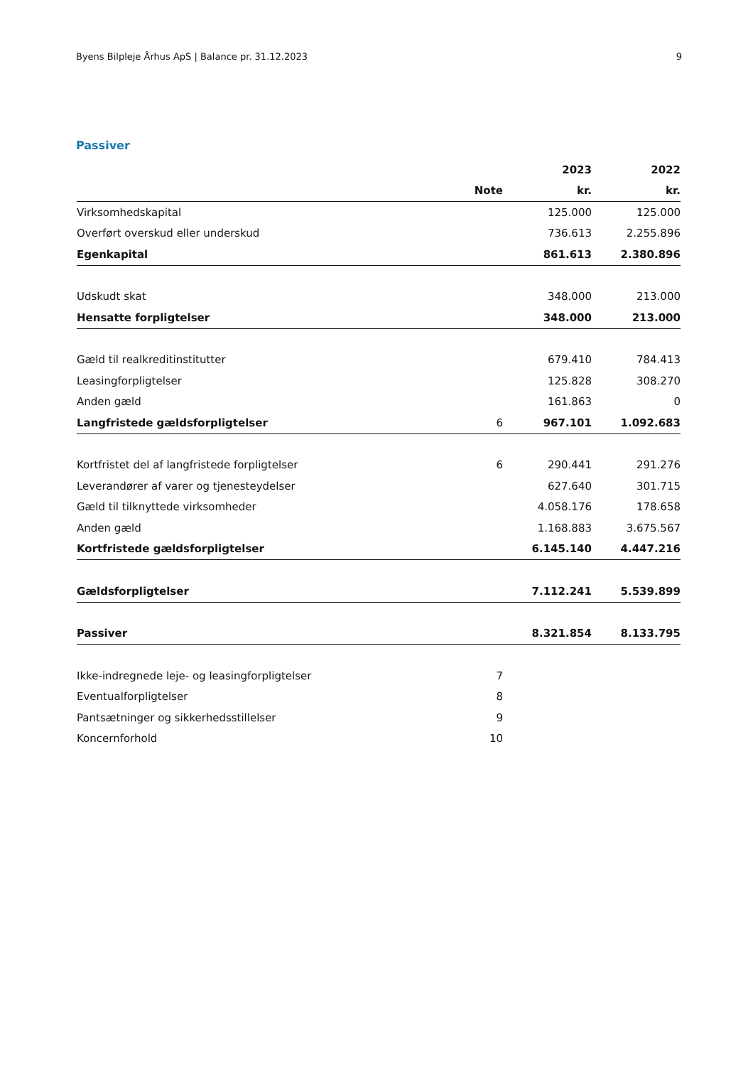Byens Bilpleje Århus ApS | Balance pr. 31.12.2023 9
Passiver
| | | 2023 | 2022 |
| --- | --- | --- | --- |
| | Note | kr. | kr. |
| Virksomhedskapital | | 125.000 | 125.000 |
| Overført overskud eller underskud | | 736.613 | 2.255.896 |
| Egenkapital | | 861.613 | 2.380.896 |
| Udskudt skat | | 348.000 | 213.000 |
| Hensatte forpligtelser | | 348.000 | 213.000 |
| Gæld til realkreditinstitutter | | 679.410 | 784.413 |
| Leasingforpligtelser | | 125.828 | 308.270 |
| Anden gæld | | 161.863 | 0 |
| Langfristede gældsforpligtelser | 6 | 967.101 | 1.092.683 |
| Kortfristet del af langfristede forpligtelser | 6 | 290.441 | 291.276 |
| Leverandører af varer og tjenesteydelser | | 627.640 | 301.715 |
| Gæld til tilknyttede virksomheder | | 4.058.176 | 178.658 |
| Anden gæld | | 1.168.883 | 3.675.567 |
| Kortfristede gældsforpligtelser | | 6.145.140 | 4.447.216 |
| Gældsforpligtelser | | 7.112.241 | 5.539.899 |
| Passiver | | 8.321.854 | 8.133.795 |
| Ikke-indregnede leje- og leasingforpligtelser | 7 | | |
| Eventualforpligtelser | 8 | | |
| Pantsætninger og sikkerhedsstillelser | 9 | | |
| Koncernforhold | 10 | | |